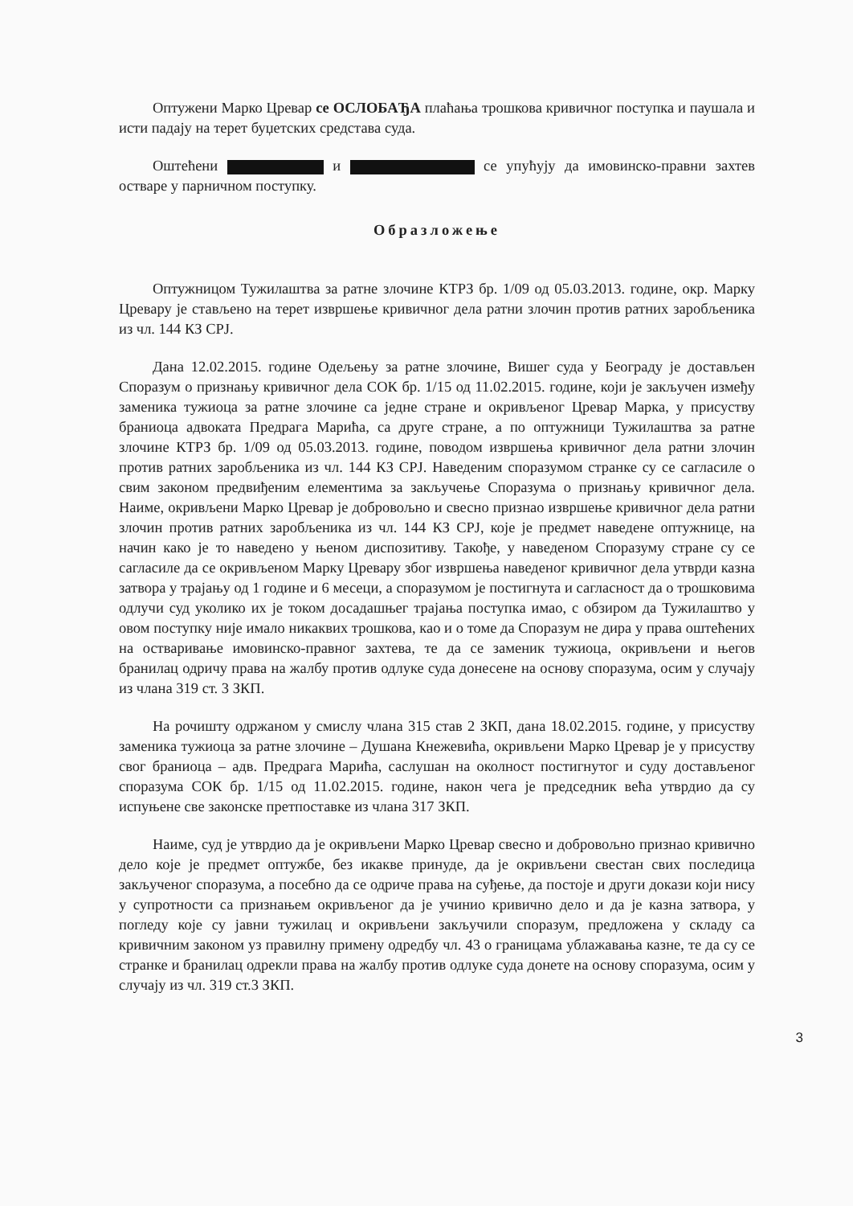Оптужени Марко Цревар се ОСЛОБАЂА плаћања трошкова кривичног поступка и паушала и исти падају на терет буџетских средстава суда.
Оштећени и се упућују да имовинско-правни захтев остваре у парничном поступку.
Образложење
Оптужницом Тужилаштва за ратне злочине КТРЗ бр. 1/09 од 05.03.2013. године, окр. Марку Цревару је стављено на терет извршење кривичног дела ратни злочин против ратних заробљеника из чл. 144 КЗ СРЈ.
Дана 12.02.2015. године Одељењу за ратне злочине, Вишег суда у Београду је достављен Споразум о признању кривичног дела СОК бр. 1/15 од 11.02.2015. године, који је закључен између заменика тужиоца за ратне злочине са једне стране и окривљеног Цревар Марка, у присуству браниоца адвоката Предрага Марића, са друге стране, а по оптужници Тужилаштва за ратне злочине КТРЗ бр. 1/09 од 05.03.2013. године, поводом извршења кривичног дела ратни злочин против ратних заробљеника из чл. 144 КЗ СРЈ. Наведеним споразумом странке су се сагласиле о свим законом предвиђеним елементима за закључење Споразума о признању кривичног дела. Наиме, окривљени Марко Цревар је добровољно и свесно признао извршење кривичног дела ратни злочин против ратних заробљеника из чл. 144 КЗ СРЈ, које је предмет наведене оптужнице, на начин како је то наведено у њеном диспозитиву. Такође, у наведеном Споразуму стране су се сагласиле да се окривљеном Марку Цревару због извршења наведеног кривичног дела утврди казна затвора у трајању од 1 године и 6 месеци, а споразумом је постигнута и сагласност да о трошковима одлучи суд уколико их је током досадашњег трајања поступка имао, с обзиром да Тужилаштво у овом поступку није имало никаквих трошкова, као и о томе да Споразум не дира у права оштећених на остваривање имовинско-правног захтева, те да се заменик тужиоца, окривљени и његов бранилац одричу права на жалбу против одлуке суда донесене на основу споразума, осим у случају из члана 319 ст. 3 ЗКП.
На рочишту одржаном у смислу члана 315 став 2 ЗКП, дана 18.02.2015. године, у присуству заменика тужиоца за ратне злочине – Душана Кнежевића, окривљени Марко Цревар је у присуству свог браниоца – адв. Предрага Марића, саслушан на околност постигнутог и суду достављеног споразума СОК бр. 1/15 од 11.02.2015. године, након чега је председник већа утврдио да су испуњене све законске претпоставке из члана 317 ЗКП.
Наиме, суд је утврдио да је окривљени Марко Цревар свесно и добровољно признао кривично дело које је предмет оптужбе, без икакве принуде, да је окривљени свестан свих последица закљученог споразума, а посебно да се одриче права на суђење, да постоје и други докази који нису у супротности са признањем окривљеног да је учинио кривично дело и да је казна затвора, у погледу које су јавни тужилац и окривљени закључили споразум, предложена у складу са кривичним законом уз правилну примену одредбу чл. 43 о границама ублажавања казне, те да су се странке и бранилац одрекли права на жалбу против одлуке суда донете на основу споразума, осим у случају из чл. 319 ст.3 ЗКП.
3